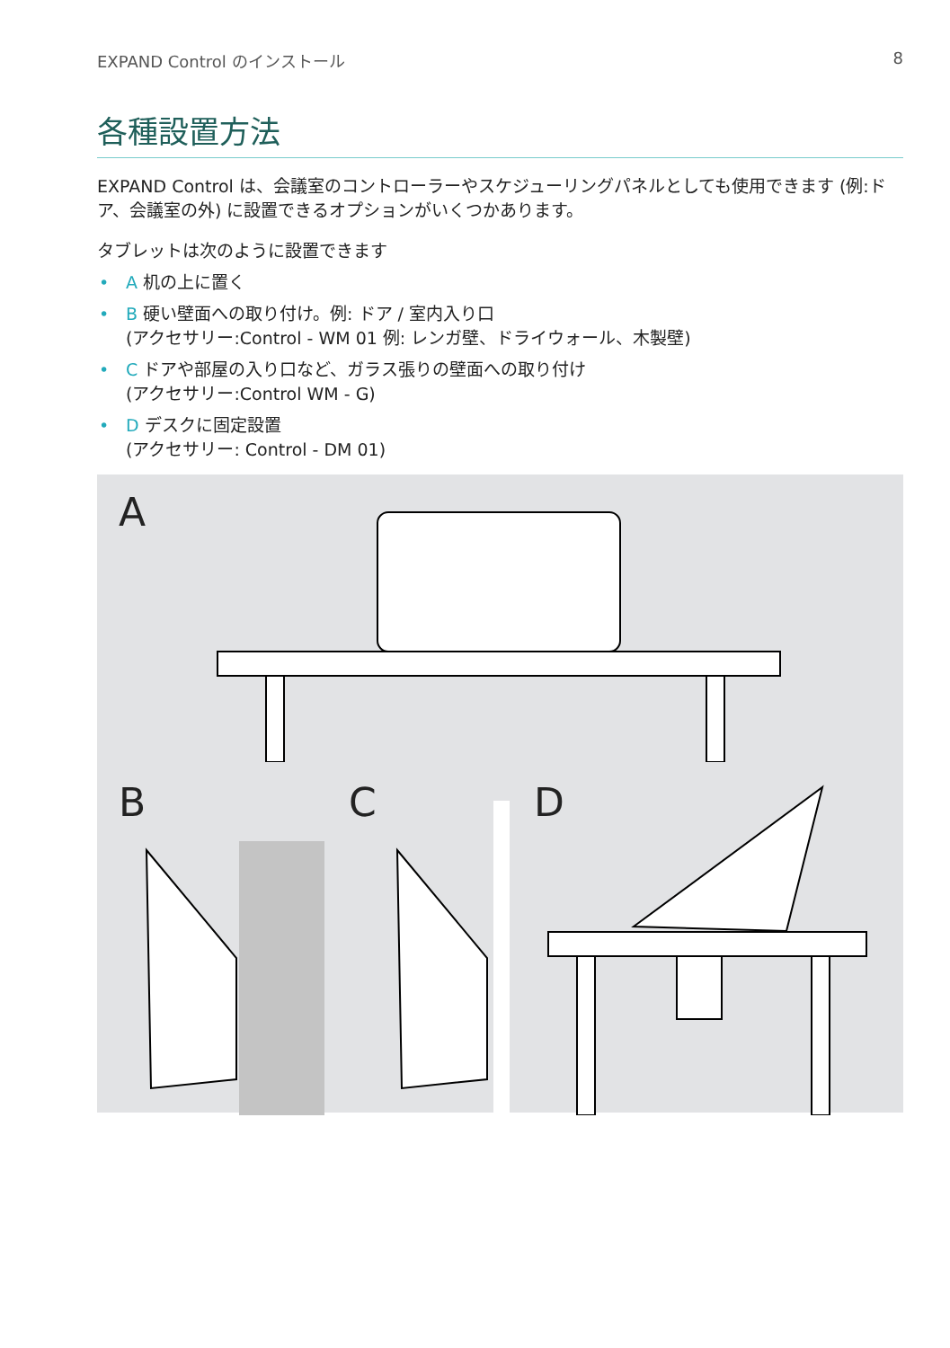EXPAND Control のインストール 8
各種設置方法
EXPAND Control は、会議室のコントローラーやスケジューリングパネルとしても使用できます (例:ドア、会議室の外) に設置できるオプションがいくつかあります。
タブレットは次のように設置できます
• A 机の上に置く
• B 硬い壁面への取り付け。例: ドア / 室内入り口
(アクセサリー:Control - WM 01 例: レンガ壁、ドライウォール、木製壁)
• C ドアや部屋の入り口など、ガラス張りの壁面への取り付け
(アクセサリー:Control WM - G)
• D デスクに固定設置
(アクセサリー: Control - DM 01)
A
B
C
D